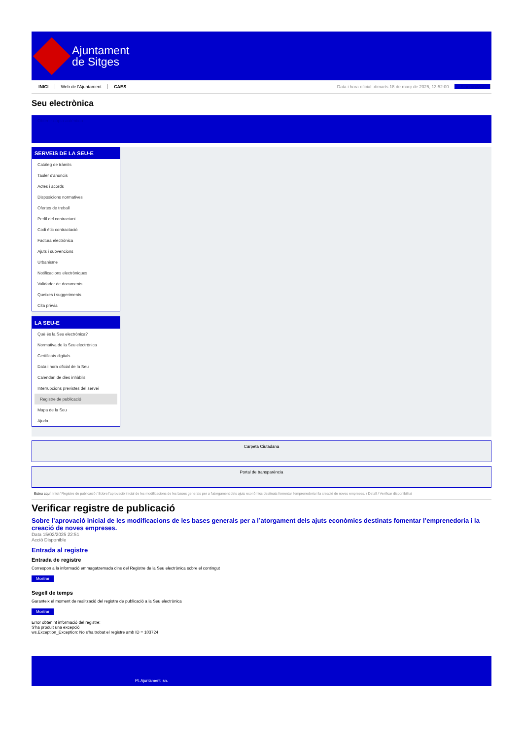Ajuntament
de Sitges
INICI Web de l'Ajuntament CAES Data i hora oficial: dimarts 18 de març de 2025, 13:52:00 Sincronitzar
Seu electrònica
Obtenir còpia autèntica
SERVEIS DE LA SEU-E
Catàleg de tràmits
Tauler d'anuncis
Actes i acords
Disposicions normatives
Ofertes de treball
Perfil del contractant
Codi ètic contractació
Factura electrònica
Ajuts i subvencions
Urbanisme
Notificacions electròniques
Validador de documents
Queixes i suggeriments
Cita prèvia
LA SEU-E
Què és la Seu electrònica?
Normativa de la Seu electrònica
Certificats digitals
Data i hora oficial de la Seu
Calendari de dies inhàbils
Interrupcions previstes del servei
Registre de publicació
Mapa de la Seu
Ajuda
Carpeta Ciutadana
Portal de transparència
Esteu aquí: Inici / Registre de publicació / Sobre l'aprovació inicial de les modificacions de les bases generals per a l'atorgament dels ajuts econòmics destinats fomentar l'emprenedoria i la creació de noves empreses. / Detall / Verificar disponibilitat
Verificar registre de publicació
Sobre l’aprovació inicial de les modificacions de les bases generals per a l’atorgament dels ajuts econòmics destinats fomentar l’emprenedoria i la creació de noves empreses.
Data 15/02/2025 22:51
Acció Disponible
Entrada al registre
Entrada de registre
Correspon a la informació emmagatzemada dins del Registre de la Seu electrònica sobre el contingut
Mostrar
Segell de temps
Garanteix el moment de realització del registre de publicació a la Seu electrònica
Mostrar
Error obtenint informació del registre:
S'ha produit una excepció
ws.Exception_Exception: No s'ha trobat el registre amb ID = 103724
Pl. Ajuntament, sn.